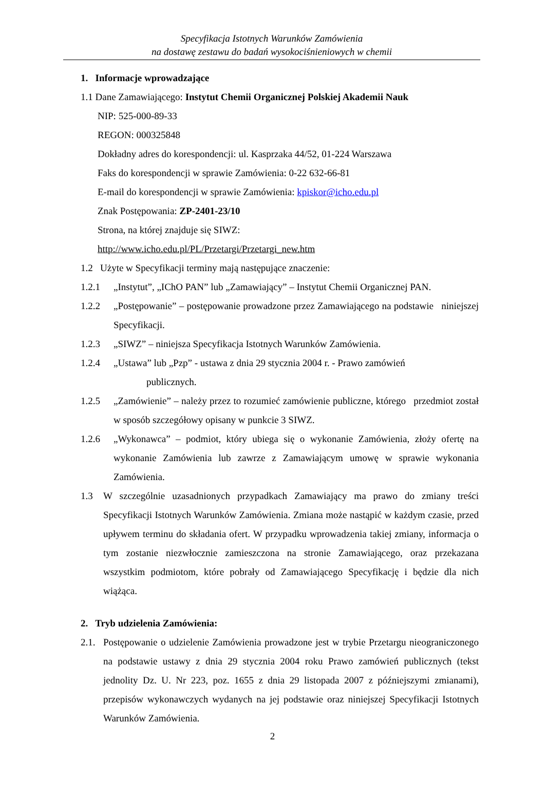Specyfikacja Istotnych Warunków Zamówienia
na dostawę zestawu do badań wysokociśnieniowych w chemii
1. Informacje wprowadzające
1.1 Dane Zamawiającego: Instytut Chemii Organicznej Polskiej Akademii Nauk
NIP: 525-000-89-33
REGON: 000325848
Dokładny adres do korespondencji: ul. Kasprzaka 44/52, 01-224 Warszawa
Faks do korespondencji w sprawie Zamówienia: 0-22 632-66-81
E-mail do korespondencji w sprawie Zamówienia: kpiskor@icho.edu.pl
Znak Postępowania: ZP-2401-23/10
Strona, na której znajduje się SIWZ:
http://www.icho.edu.pl/PL/Przetargi/Przetargi_new.htm
1.2 Użyte w Specyfikacji terminy mają następujące znaczenie:
1.2.1 „Instytut”, „IChO PAN” lub „Zamawiający” – Instytut Chemii Organicznej PAN.
1.2.2 „Postępowanie” – postępowanie prowadzone przez Zamawiającego na podstawie niniejszej Specyfikacji.
1.2.3 „SIWZ” – niniejsza Specyfikacja Istotnych Warunków Zamówienia.
1.2.4 „Ustawa” lub „Pzp” - ustawa z dnia 29 stycznia 2004 r. - Prawo zamówień
publicznych.
1.2.5 „Zamówienie” – należy przez to rozumieć zamówienie publiczne, którego przedmiot został w sposób szczegółowy opisany w punkcie 3 SIWZ.
1.2.6 „Wykonawca” – podmiot, który ubiega się o wykonanie Zamówienia, złoży ofertę na wykonanie Zamówienia lub zawrze z Zamawiającym umowę w sprawie wykonania Zamówienia.
1.3 W szczególnie uzasadnionych przypadkach Zamawiający ma prawo do zmiany treści Specyfikacji Istotnych Warunków Zamówienia. Zmiana może nastąpić w każdym czasie, przed upływem terminu do składania ofert. W przypadku wprowadzenia takiej zmiany, informacja o tym zostanie niezwłocznie zamieszczona na stronie Zamawiającego, oraz przekazana wszystkim podmiotom, które pobrały od Zamawiającego Specyfikację i będzie dla nich wiążąca.
2. Tryb udzielenia Zamówienia:
2.1. Postępowanie o udzielenie Zamówienia prowadzone jest w trybie Przetargu nieograniczonego na podstawie ustawy z dnia 29 stycznia 2004 roku Prawo zamówień publicznych (tekst jednolity Dz. U. Nr 223, poz. 1655 z dnia 29 listopada 2007 z późniejszymi zmianami), przepisów wykonawczych wydanych na jej podstawie oraz niniejszej Specyfikacji Istotnych Warunków Zamówienia.
2